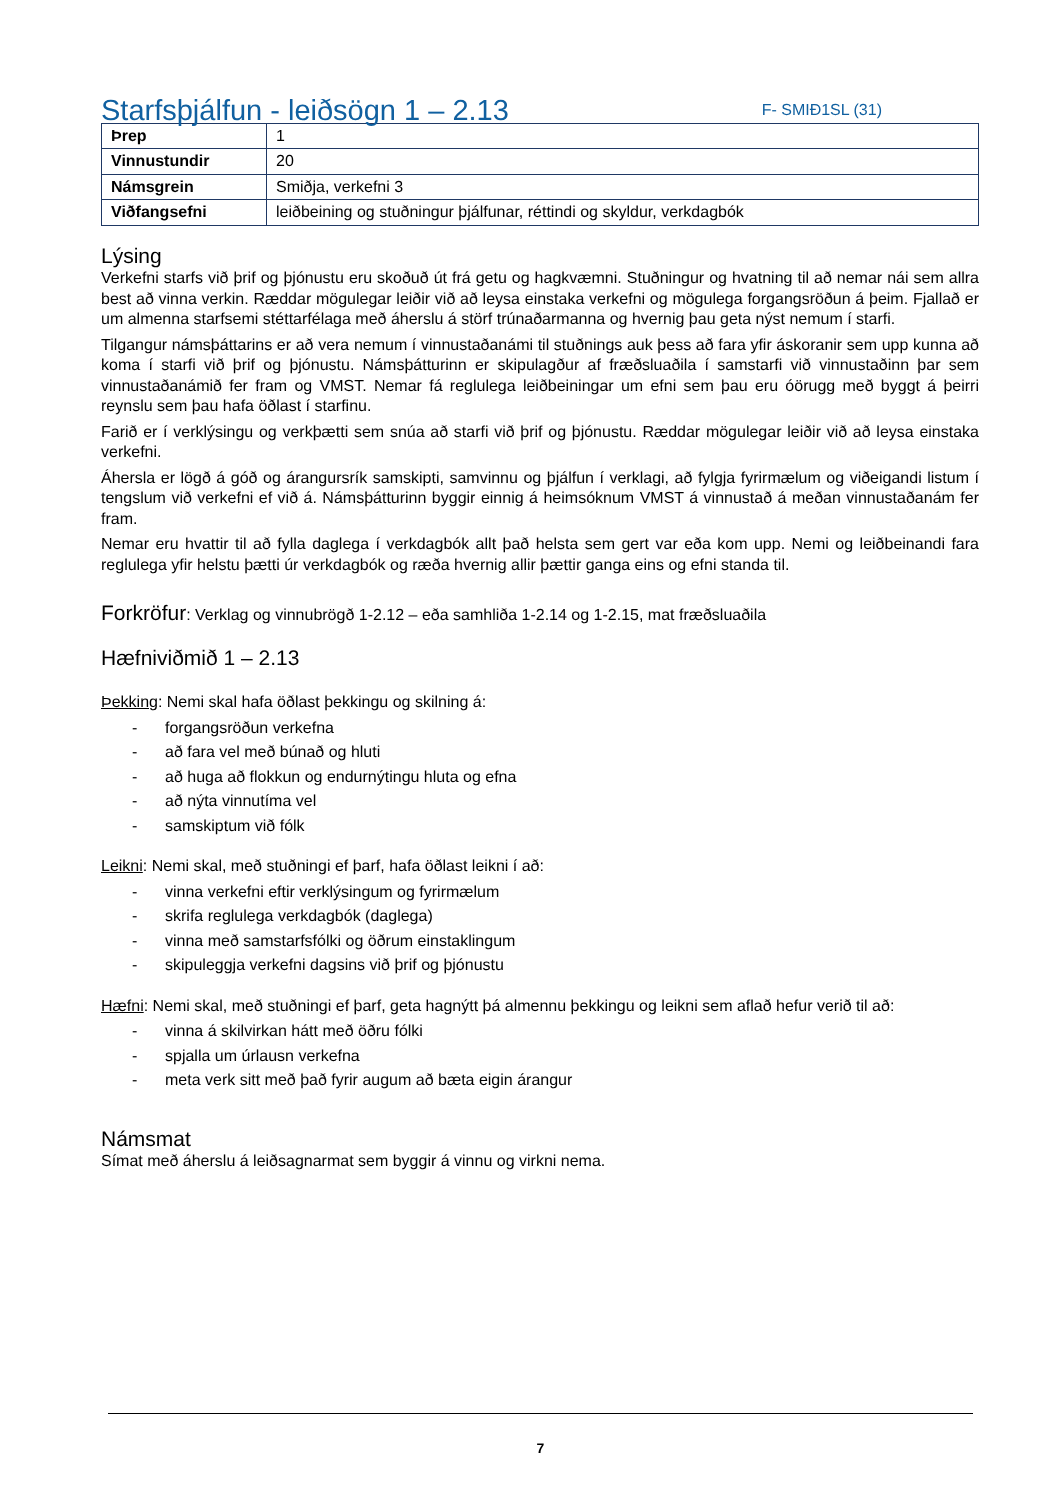Starfsþjálfun - leiðsögn 1 – 2.13
F- SMIÐ1SL (31)
| Þrep | 1 |
| Vinnustundir | 20 |
| Námsgrein | Smiðja, verkefni 3 |
| Viðfangsefni | leiðbeining og stuðningur þjálfunar, réttindi og skyldur, verkdagbók |
Lýsing
Verkefni starfs við þrif og þjónustu eru skoðuð út frá getu og hagkvæmni. Stuðningur og hvatning til að nemar nái sem allra best að vinna verkin. Ræddar mögulegar leiðir við að leysa einstaka verkefni og mögulega forgangsröðun á þeim. Fjallað er um almenna starfsemi stéttarfélaga með áherslu á störf trúnaðarmanna og hvernig þau geta nýst nemum í starfi.
Tilgangur námsþáttarins er að vera nemum í vinnustaðanámi til stuðnings auk þess að fara yfir áskoranir sem upp kunna að koma í starfi við þrif og þjónustu. Námsþátturinn er skipulagður af fræðsluaðila í samstarfi við vinnustaðinn þar sem vinnustaðanámið fer fram og VMST. Nemar fá reglulega leiðbeiningar um efni sem þau eru óörugg með byggt á þeirri reynslu sem þau hafa öðlast í starfinu.
Farið er í verklýsingu og verkþætti sem snúa að starfi við þrif og þjónustu. Ræddar mögulegar leiðir við að leysa einstaka verkefni.
Áhersla er lögð á góð og árangursrík samskipti, samvinnu og þjálfun í verklagi, að fylgja fyrirmælum og viðeigandi listum í tengslum við verkefni ef við á. Námsþátturinn byggir einnig á heimsóknum VMST á vinnustað á meðan vinnustaðanám fer fram.
Nemar eru hvattir til að fylla daglega í verkdagbók allt það helsta sem gert var eða kom upp. Nemi og leiðbeinandi fara reglulega yfir helstu þætti úr verkdagbók og ræða hvernig allir þættir ganga eins og efni standa til.
Forkröfur: Verklag og vinnubrögð 1-2.12 – eða samhliða 1-2.14 og 1-2.15, mat fræðsluaðila
Hæfniviðmið 1 – 2.13
Þekking: Nemi skal hafa öðlast þekkingu og skilning á:
- forgangsröðun verkefna
- að fara vel með búnað og hluti
- að huga að flokkun og endurnýtingu hluta og efna
- að nýta vinnutíma vel
- samskiptum við fólk
Leikni: Nemi skal, með stuðningi ef þarf, hafa öðlast leikni í að:
- vinna verkefni eftir verklýsingum og fyrirmælum
- skrifa reglulega verkdagbók (daglega)
- vinna með samstarfsfólki og öðrum einstaklingum
- skipuleggja verkefni dagsins við þrif og þjónustu
Hæfni: Nemi skal, með stuðningi ef þarf, geta hagnýtt þá almennu þekkingu og leikni sem aflað hefur verið til að:
- vinna á skilvirkan hátt með öðru fólki
- spjalla um úrlausn verkefna
- meta verk sitt með það fyrir augum að bæta eigin árangur
Námsmat
Símat með áherslu á leiðsagnarmat sem byggir á vinnu og virkni nema.
7